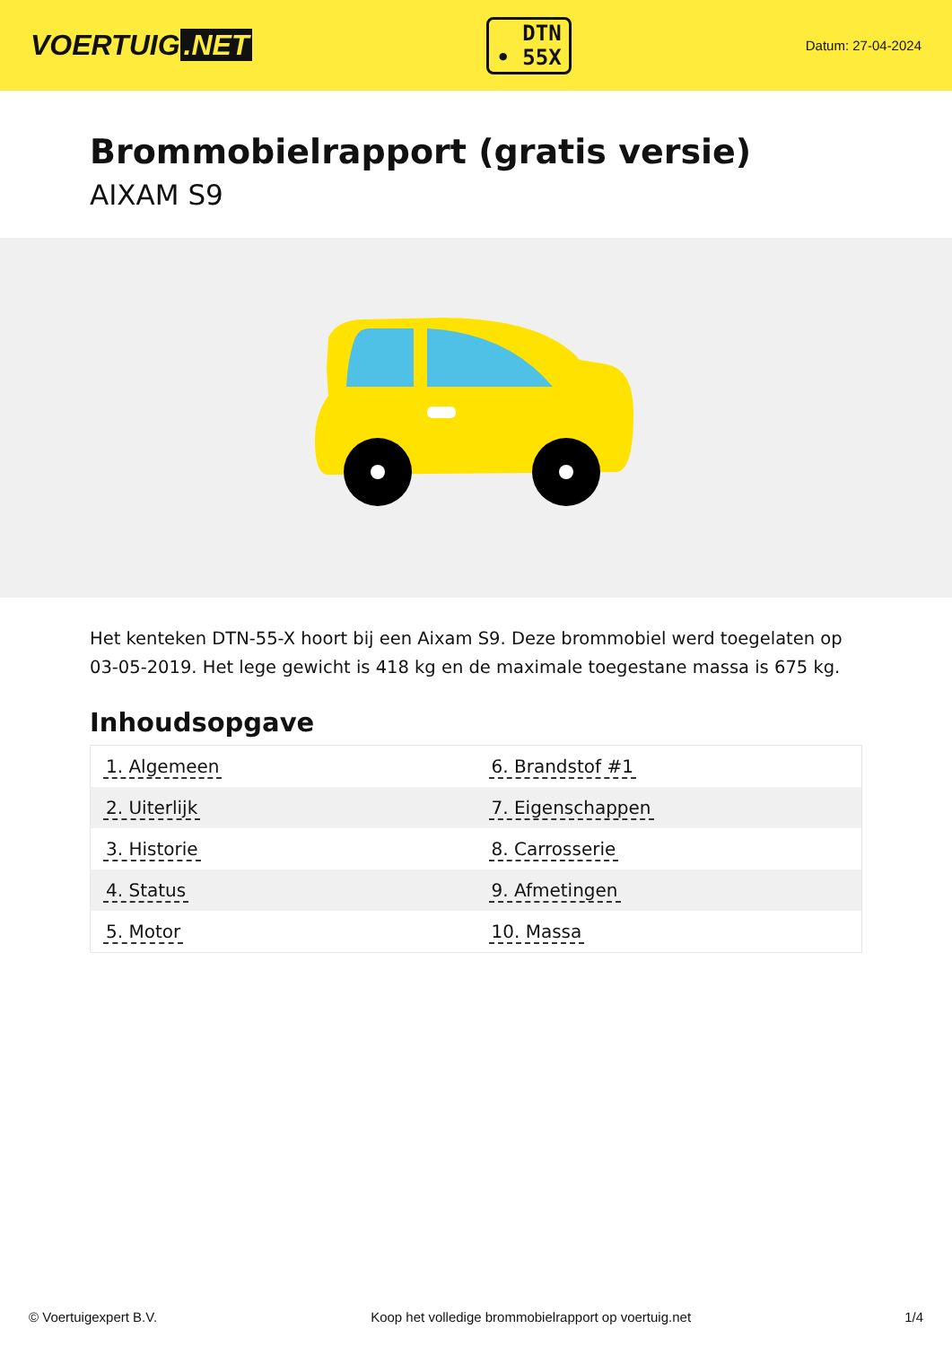VOERTUIG.NET
DTN
• 55X
Datum: 27-04-2024
Brommobielrapport (gratis versie)
AIXAM S9
Het kenteken DTN-55-X hoort bij een Aixam S9. Deze brommobiel werd toegelaten op 03-05-2019. Het lege gewicht is 418 kg en de maximale toegestane massa is 675 kg.
Inhoudsopgave
| 1. Algemeen | 6. Brandstof #1 |
| 2. Uiterlijk | 7. Eigenschappen |
| 3. Historie | 8. Carrosserie |
| 4. Status | 9. Afmetingen |
| 5. Motor | 10. Massa |
© Voertuigexpert B.V. Koop het volledige brommobielrapport op voertuig.net 1/4